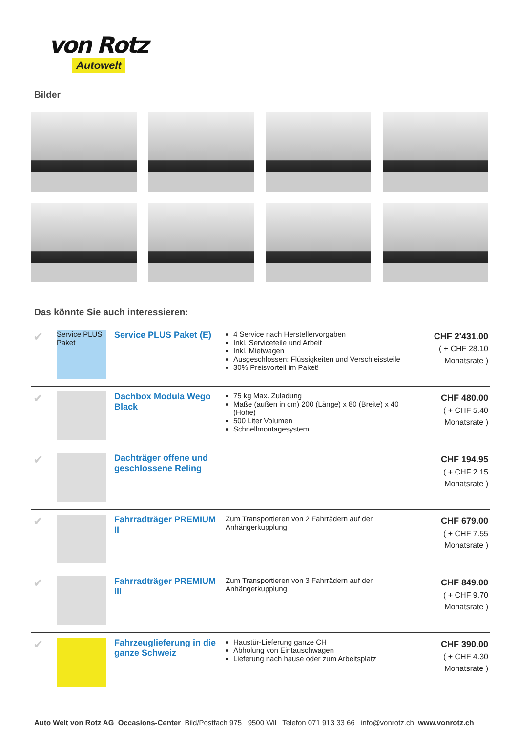von Rotz
Autowelt
Bilder
Das könnte Sie auch interessieren:
| ✔ | Service PLUS Paket | Service PLUS Paket (E) | 4 Service nach Herstellervorgaben Inkl. Serviceteile und Arbeit Inkl. Mietwagen Ausgeschlossen: Flüssigkeiten und Verschleissteile 30% Preisvorteil im Paket! | CHF 2'431.00 ( + CHF 28.10 Monatsrate ) |
| ✔ | | Dachbox Modula Wego Black | 75 kg Max. Zuladung Maße (außen in cm) 200 (Länge) x 80 (Breite) x 40 (Höhe) 500 Liter Volumen Schnellmontagesystem | CHF 480.00 ( + CHF 5.40 Monatsrate ) |
| ✔ | | Dachträger offene und geschlossene Reling | | CHF 194.95 ( + CHF 2.15 Monatsrate ) |
| ✔ | | Fahrradträger PREMIUM II | Zum Transportieren von 2 Fahrrädern auf der Anhängerkupplung | CHF 679.00 ( + CHF 7.55 Monatsrate ) |
| ✔ | | Fahrradträger PREMIUM III | Zum Transportieren von 3 Fahrrädern auf der Anhängerkupplung | CHF 849.00 ( + CHF 9.70 Monatsrate ) |
| ✔ | | Fahrzeuglieferung in die ganze Schweiz | Haustür-Lieferung ganze CH Abholung von Eintauschwagen Lieferung nach hause oder zum Arbeitsplatz | CHF 390.00 ( + CHF 4.30 Monatsrate ) |
Auto Welt von Rotz AG Occasions-Center Bild/Postfach 975 9500 Wil Telefon 071 913 33 66 info@vonrotz.ch www.vonrotz.ch